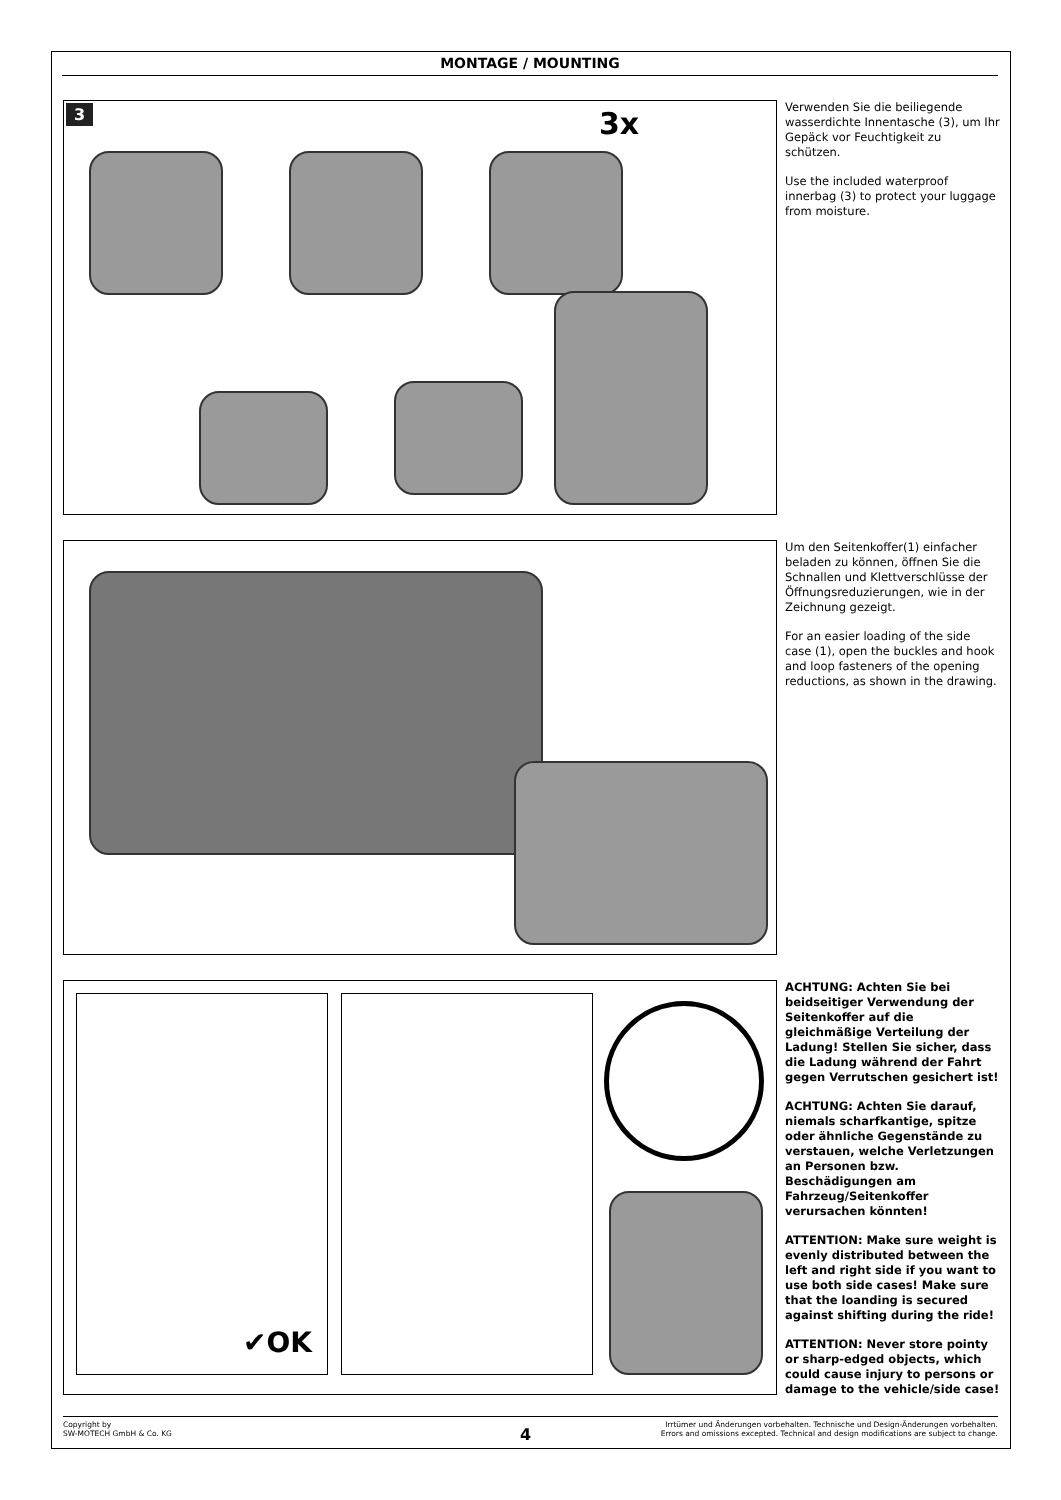MONTAGE / MOUNTING
3 3x
Verwenden Sie die beiliegende wasserdichte Innentasche (3), um Ihr Gepäck vor Feuchtigkeit zu schützen.
Use the included waterproof innerbag (3) to protect your luggage from moisture.
Um den Seitenkoffer(1) einfacher beladen zu können, öffnen Sie die Schnallen und Klettverschlüsse der Öffnungsreduzierungen, wie in der Zeichnung gezeigt.
For an easier loading of the side case (1), open the buckles and hook and loop fasteners of the opening reductions, as shown in the drawing.
✔OK
ACHTUNG: Achten Sie bei beidseitiger Verwendung der Seitenkoffer auf die gleichmäßige Verteilung der Ladung! Stellen Sie sicher, dass die Ladung während der Fahrt gegen Verrutschen gesichert ist!
ACHTUNG: Achten Sie darauf, niemals scharfkantige, spitze oder ähnliche Gegenstände zu verstauen, welche Verletzungen an Personen bzw. Beschädigungen am Fahrzeug/Seitenkoffer verursachen könnten!
ATTENTION: Make sure weight is evenly distributed between the left and right side if you want to use both side cases! Make sure that the loanding is secured against shifting during the ride!
ATTENTION: Never store pointy or sharp-edged objects, which could cause injury to persons or damage to the vehicle/side case!
Copyright by
SW-MOTECH GmbH & Co. KG
Irrtümer und Änderungen vorbehalten. Technische und Design-Änderungen vorbehalten.
Errors and omissions excepted. Technical and design modifications are subject to change.
4